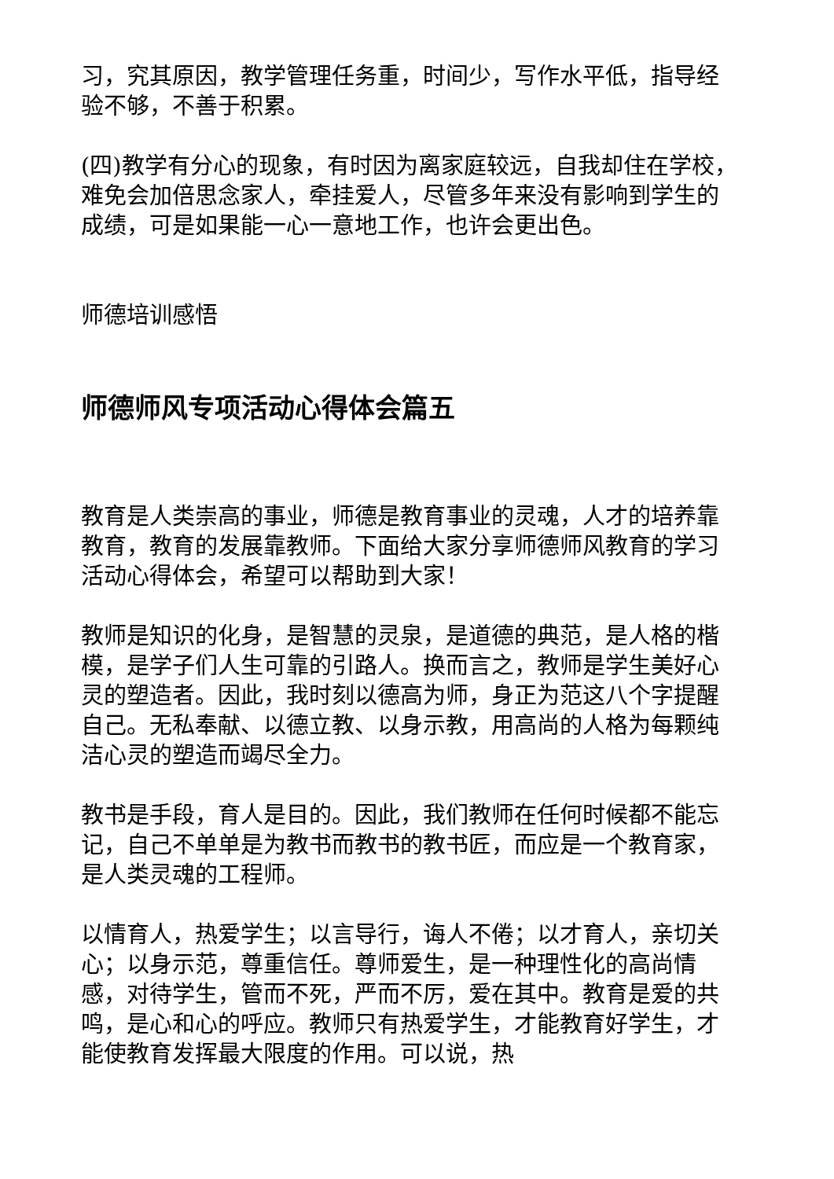习，究其原因，教学管理任务重，时间少，写作水平低，指导经验不够，不善于积累。
(四)教学有分心的现象，有时因为离家庭较远，自我却住在学校，难免会加倍思念家人，牵挂爱人，尽管多年来没有影响到学生的成绩，可是如果能一心一意地工作，也许会更出色。
师德培训感悟
师德师风专项活动心得体会篇五
教育是人类崇高的事业，师德是教育事业的灵魂，人才的培养靠教育，教育的发展靠教师。下面给大家分享师德师风教育的学习活动心得体会，希望可以帮助到大家！
教师是知识的化身，是智慧的灵泉，是道德的典范，是人格的楷模，是学子们人生可靠的引路人。换而言之，教师是学生美好心灵的塑造者。因此，我时刻以德高为师，身正为范这八个字提醒自己。无私奉献、以德立教、以身示教，用高尚的人格为每颗纯洁心灵的塑造而竭尽全力。
教书是手段，育人是目的。因此，我们教师在任何时候都不能忘记，自己不单单是为教书而教书的教书匠，而应是一个教育家，是人类灵魂的工程师。
以情育人，热爱学生；以言导行，诲人不倦；以才育人，亲切关心；以身示范，尊重信任。尊师爱生，是一种理性化的高尚情感，对待学生，管而不死，严而不厉，爱在其中。教育是爱的共鸣，是心和心的呼应。教师只有热爱学生，才能教育好学生，才能使教育发挥最大限度的作用。可以说，热